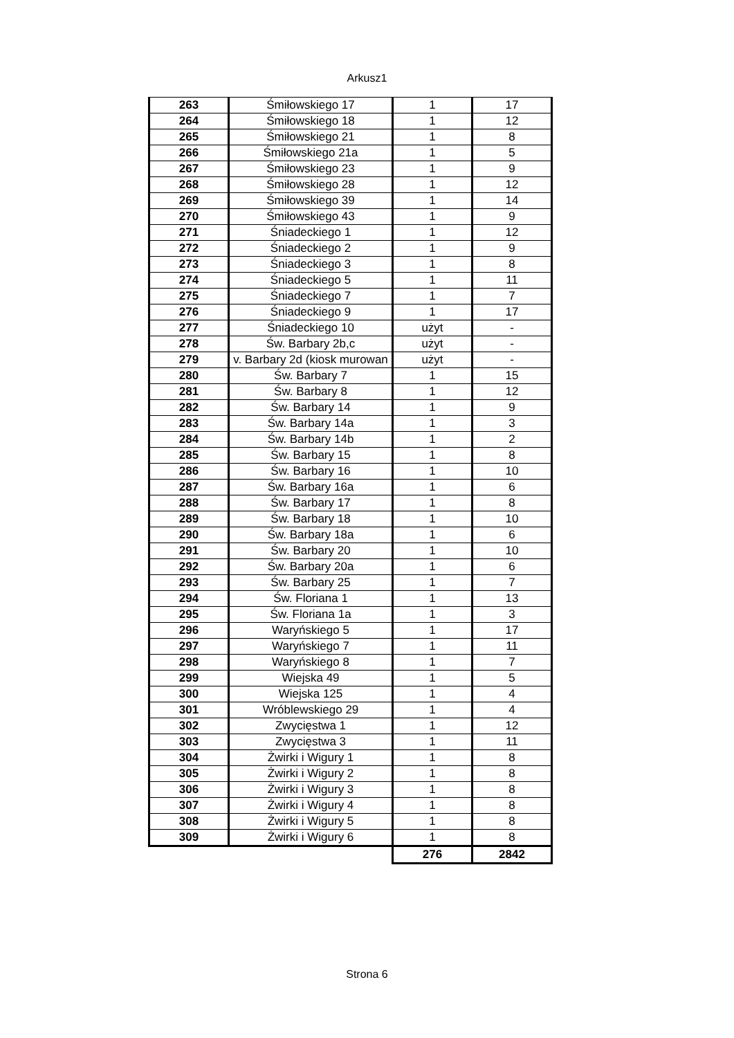Arkusz1
| 263 | Śmiłowskiego 17 | 1 | 17 |
| 264 | Śmiłowskiego 18 | 1 | 12 |
| 265 | Śmiłowskiego 21 | 1 | 8 |
| 266 | Śmiłowskiego 21a | 1 | 5 |
| 267 | Śmiłowskiego 23 | 1 | 9 |
| 268 | Śmiłowskiego 28 | 1 | 12 |
| 269 | Śmiłowskiego 39 | 1 | 14 |
| 270 | Śmiłowskiego 43 | 1 | 9 |
| 271 | Śniadeckiego 1 | 1 | 12 |
| 272 | Śniadeckiego 2 | 1 | 9 |
| 273 | Śniadeckiego 3 | 1 | 8 |
| 274 | Śniadeckiego 5 | 1 | 11 |
| 275 | Śniadeckiego 7 | 1 | 7 |
| 276 | Śniadeckiego 9 | 1 | 17 |
| 277 | Śniadeckiego 10 | użyt | - |
| 278 | Św. Barbary 2b,c | użyt | - |
| 279 | v. Barbary 2d (kiosk murowan | użyt | - |
| 280 | Św. Barbary 7 | 1 | 15 |
| 281 | Św. Barbary 8 | 1 | 12 |
| 282 | Św. Barbary 14 | 1 | 9 |
| 283 | Św. Barbary 14a | 1 | 3 |
| 284 | Św. Barbary 14b | 1 | 2 |
| 285 | Św. Barbary 15 | 1 | 8 |
| 286 | Św. Barbary 16 | 1 | 10 |
| 287 | Św. Barbary 16a | 1 | 6 |
| 288 | Św. Barbary 17 | 1 | 8 |
| 289 | Św. Barbary 18 | 1 | 10 |
| 290 | Św. Barbary 18a | 1 | 6 |
| 291 | Św. Barbary 20 | 1 | 10 |
| 292 | Św. Barbary 20a | 1 | 6 |
| 293 | Św. Barbary 25 | 1 | 7 |
| 294 | Św. Floriana 1 | 1 | 13 |
| 295 | Św. Floriana 1a | 1 | 3 |
| 296 | Waryńskiego 5 | 1 | 17 |
| 297 | Waryńskiego 7 | 1 | 11 |
| 298 | Waryńskiego 8 | 1 | 7 |
| 299 | Wiejska 49 | 1 | 5 |
| 300 | Wiejska 125 | 1 | 4 |
| 301 | Wróblewskiego 29 | 1 | 4 |
| 302 | Zwycięstwa 1 | 1 | 12 |
| 303 | Zwycięstwa 3 | 1 | 11 |
| 304 | Żwirki i Wigury 1 | 1 | 8 |
| 305 | Żwirki i Wigury 2 | 1 | 8 |
| 306 | Żwirki i Wigury 3 | 1 | 8 |
| 307 | Żwirki i Wigury 4 | 1 | 8 |
| 308 | Żwirki i Wigury 5 | 1 | 8 |
| 309 | Żwirki i Wigury 6 | 1 | 8 |
| | | 276 | 2842 |
Strona 6